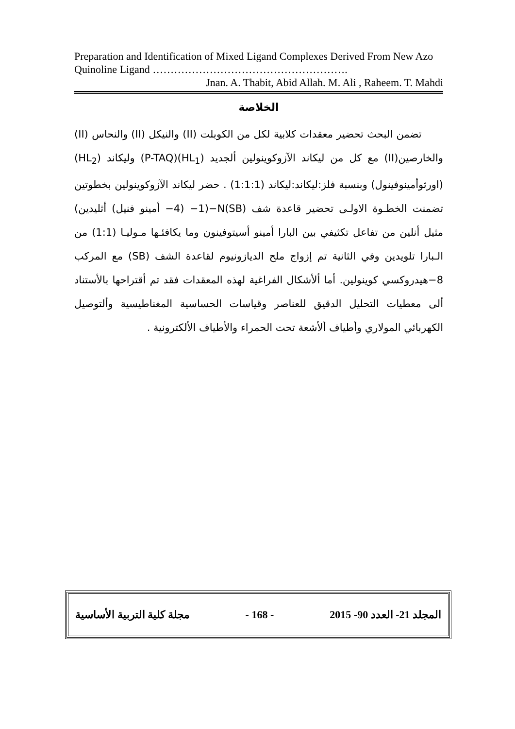Preparation and Identification of Mixed Ligand Complexes Derived From New Azo Quinoline Ligand ……………………………………………….
Jnan. A. Thabit, Abid Allah. M. Ali , Raheem. T. Mahdi
الخلاصة
تضمن البحث تحضير معقدات كلابية لكل من الكوبلت (II) والنيكل (II) والنحاس (II) والخارصين(II) مع كل من ليكاند الآزوكوينولين ألجديد (HL<sub>1</sub>)(P-TAQ) وليكاند (HL<sub>2</sub>)(اورثوأمينوفينول) وبنسبة فلز:ليكاند:ليكاند (1:1:1) . حضر ليكاند الآزوكوينولين بخطوتين تضمنت الخطـوة الاولـى تحضير قاعدة شف N(SB)−(1− (4− أمينو فنيل) أثليدين) مثيل أنلين من تفاعل تكثيفي بين البارا أمينو أسيتوفينون وما يكافئـها مـوليـا (1:1) من الـبارا تلويدين وفي الثانية تم إزواج ملح الديازونيوم لقاعدة الشف (SB) مع المركب 8−هيدروكسي كوينولين. أما ألأشكال الفراغية لهذه المعقدات فقد تم أقتراحها بالأستناد ألى معطيات التحليل الدقيق للعناصر وقياسات الحساسية المغناطيسية وألتوصيل الكهربائي المولاري وأطياف ألأشعة تحت الحمراء والأطياف الألكترونية .
مجلة كلية التربية الأساسية - 168 - المجلد 21- العدد 90- 2015